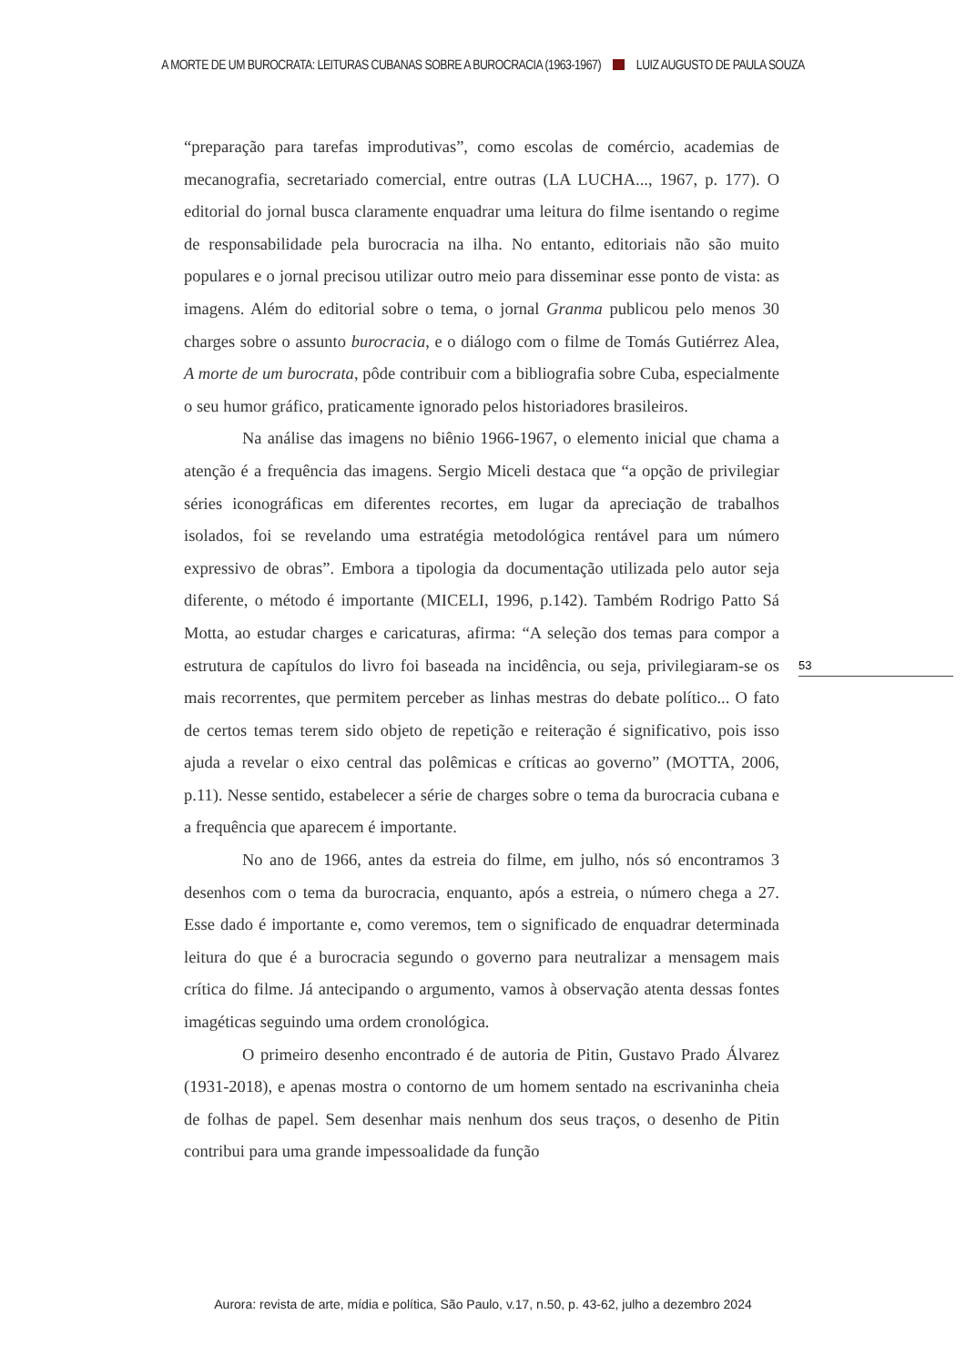A MORTE DE UM BUROCRATA: LEITURAS CUBANAS SOBRE A BUROCRACIA (1963-1967) LUIZ AUGUSTO DE PAULA SOUZA
“preparação para tarefas improdutivas”, como escolas de comércio, academias de mecanografia, secretariado comercial, entre outras (LA LUCHA..., 1967, p. 177). O editorial do jornal busca claramente enquadrar uma leitura do filme isentando o regime de responsabilidade pela burocracia na ilha. No entanto, editoriais não são muito populares e o jornal precisou utilizar outro meio para disseminar esse ponto de vista: as imagens. Além do editorial sobre o tema, o jornal Granma publicou pelo menos 30 charges sobre o assunto burocracia, e o diálogo com o filme de Tomás Gutiérrez Alea, A morte de um burocrata, pôde contribuir com a bibliografia sobre Cuba, especialmente o seu humor gráfico, praticamente ignorado pelos historiadores brasileiros.
Na análise das imagens no biênio 1966-1967, o elemento inicial que chama a atenção é a frequência das imagens. Sergio Miceli destaca que “a opção de privilegiar séries iconográficas em diferentes recortes, em lugar da apreciação de trabalhos isolados, foi se revelando uma estratégia metodológica rentável para um número expressivo de obras”. Embora a tipologia da documentação utilizada pelo autor seja diferente, o método é importante (MICELI, 1996, p.142). Também Rodrigo Patto Sá Motta, ao estudar charges e caricaturas, afirma: “A seleção dos temas para compor a estrutura de capítulos do livro foi baseada na incidência, ou seja, privilegiaram-se os mais recorrentes, que permitem perceber as linhas mestras do debate político... O fato de certos temas terem sido objeto de repetição e reiteração é significativo, pois isso ajuda a revelar o eixo central das polêmicas e críticas ao governo” (MOTTA, 2006, p.11). Nesse sentido, estabelecer a série de charges sobre o tema da burocracia cubana e a frequência que aparecem é importante.
No ano de 1966, antes da estreia do filme, em julho, nós só encontramos 3 desenhos com o tema da burocracia, enquanto, após a estreia, o número chega a 27. Esse dado é importante e, como veremos, tem o significado de enquadrar determinada leitura do que é a burocracia segundo o governo para neutralizar a mensagem mais crítica do filme. Já antecipando o argumento, vamos à observação atenta dessas fontes imagéticas seguindo uma ordem cronológica.
O primeiro desenho encontrado é de autoria de Pitin, Gustavo Prado Álvarez (1931-2018), e apenas mostra o contorno de um homem sentado na escrivaninha cheia de folhas de papel. Sem desenhar mais nenhum dos seus traços, o desenho de Pitin contribui para uma grande impessoalidade da função
53
Aurora: revista de arte, mídia e política, São Paulo, v.17, n.50, p. 43-62, julho a dezembro 2024